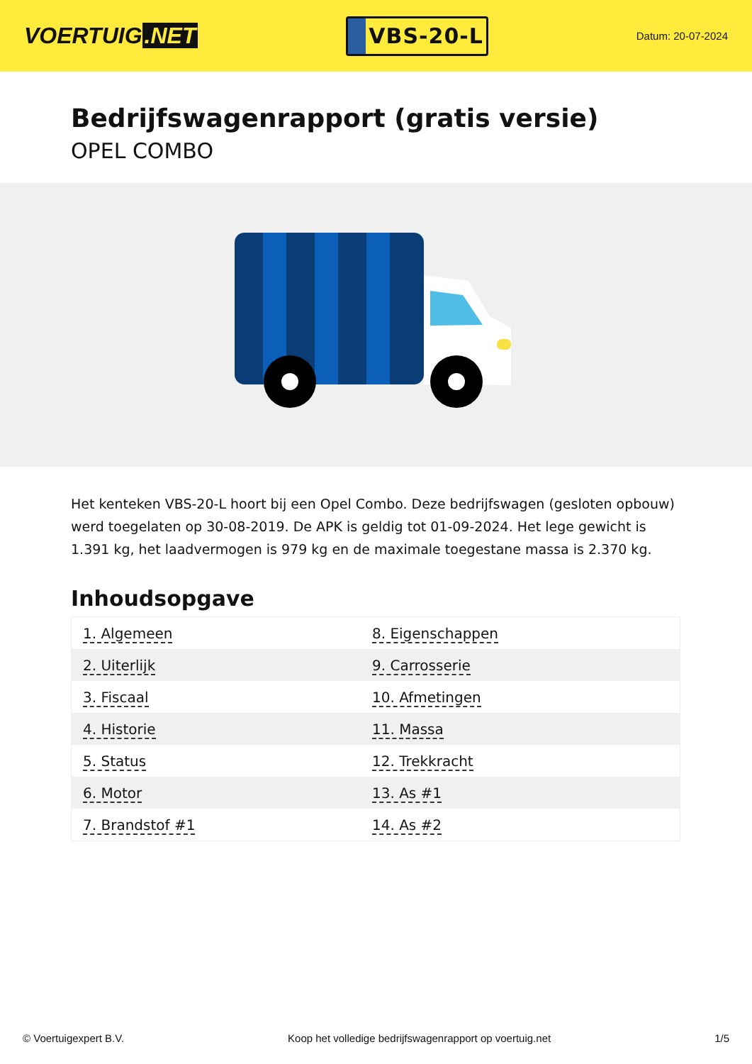VOERTUIG.NET
VBS-20-L
Datum: 20-07-2024
Bedrijfswagenrapport (gratis versie)
OPEL COMBO
Het kenteken VBS-20-L hoort bij een Opel Combo. Deze bedrijfswagen (gesloten opbouw) werd toegelaten op 30-08-2019. De APK is geldig tot 01-09-2024. Het lege gewicht is 1.391 kg, het laadvermogen is 979 kg en de maximale toegestane massa is 2.370 kg.
Inhoudsopgave
| 1. Algemeen | 8. Eigenschappen |
| 2. Uiterlijk | 9. Carrosserie |
| 3. Fiscaal | 10. Afmetingen |
| 4. Historie | 11. Massa |
| 5. Status | 12. Trekkracht |
| 6. Motor | 13. As #1 |
| 7. Brandstof #1 | 14. As #2 |
© Voertuigexpert B.V. Koop het volledige bedrijfswagenrapport op voertuig.net 1/5